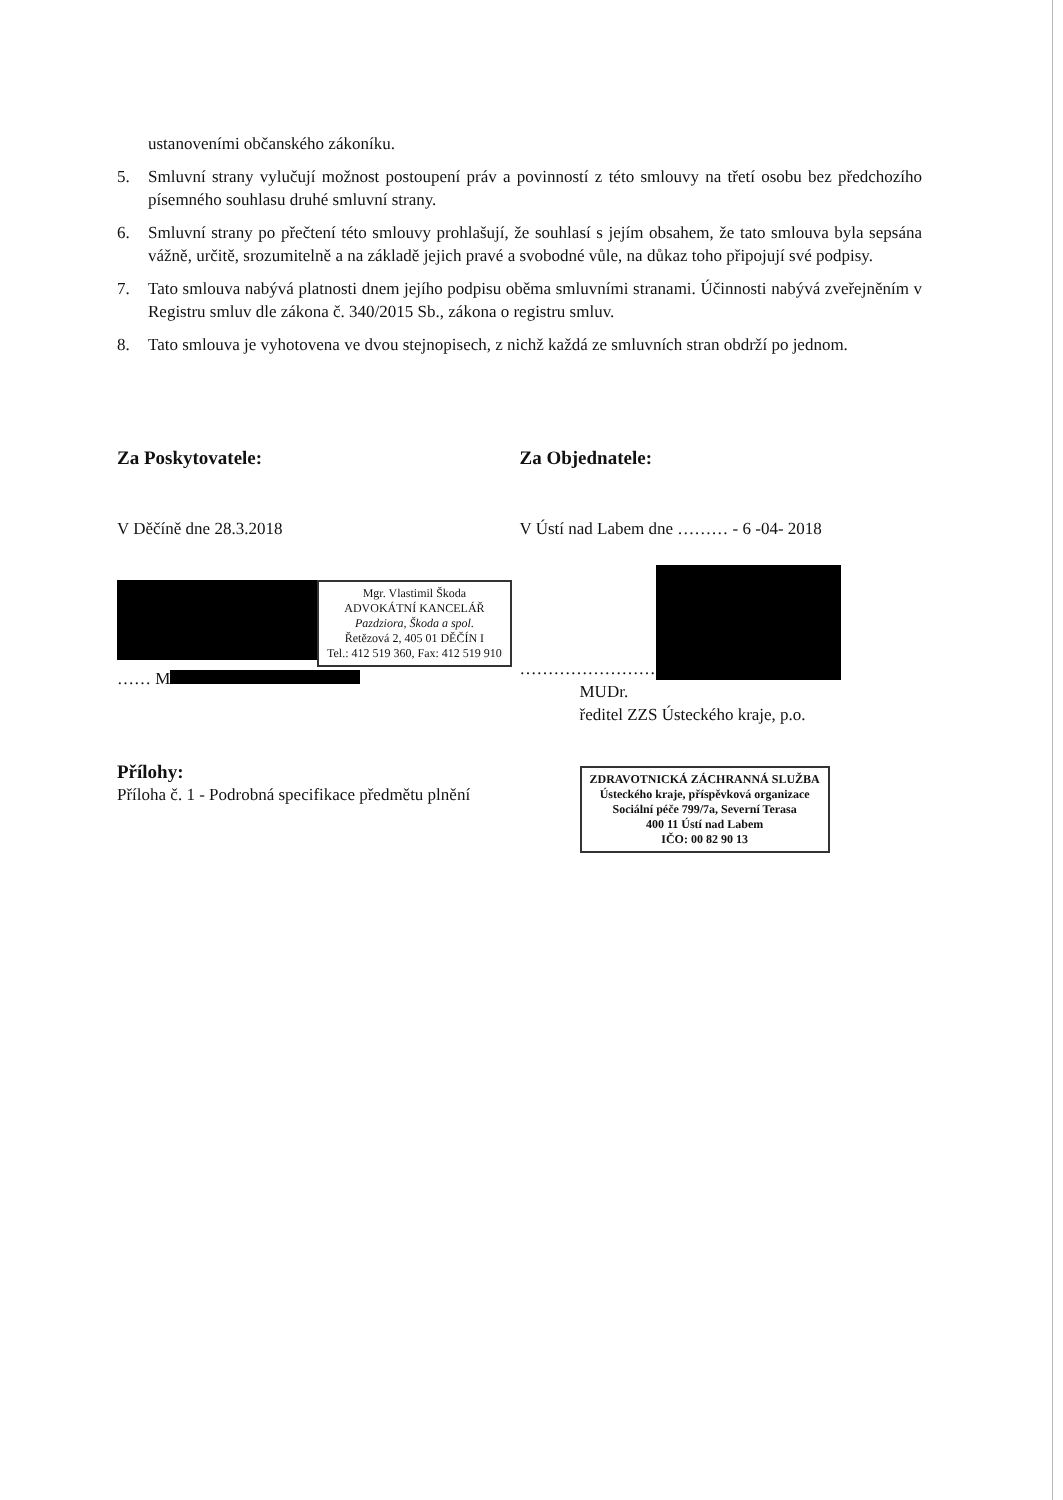ustanoveními občanského zákoníku.
5. Smluvní strany vylučují možnost postoupení práv a povinností z této smlouvy na třetí osobu bez předchozího písemného souhlasu druhé smluvní strany.
6. Smluvní strany po přečtení této smlouvy prohlašují, že souhlasí s jejím obsahem, že tato smlouva byla sepsána vážně, určitě, srozumitelně a na základě jejich pravé a svobodné vůle, na důkaz toho připojují své podpisy.
7. Tato smlouva nabývá platnosti dnem jejího podpisu oběma smluvními stranami. Účinnosti nabývá zveřejněním v Registru smluv dle zákona č. 340/2015 Sb., zákona o registru smluv.
8. Tato smlouva je vyhotovena ve dvou stejnopisech, z nichž každá ze smluvních stran obdrží po jednom.
Za Poskytovatele:
V Děčíně dne 28.3.2018
Mgr. Vlastimil Škoda
ADVOKÁTNÍ KANCELÁŘ
Pazdziora, Škoda a spol.
Řetězová 2, 405 01 DĚČÍN I
Tel.: 412 519 360, Fax: 412 519 910
…… M
Přílohy:
Příloha č. 1 - Podrobná specifikace předmětu plnění
Za Objednatele:
V Ústí nad Labem dne ……… - 6 -04- 2018
……………………
MUDr.
ředitel ZZS Ústeckého kraje, p.o.
ZDRAVOTNICKÁ ZÁCHRANNÁ SLUŽBA
Ústeckého kraje, příspěvková organizace
Sociální péče 799/7a, Severní Terasa
400 11 Ústí nad Labem
IČO: 00 82 90 13